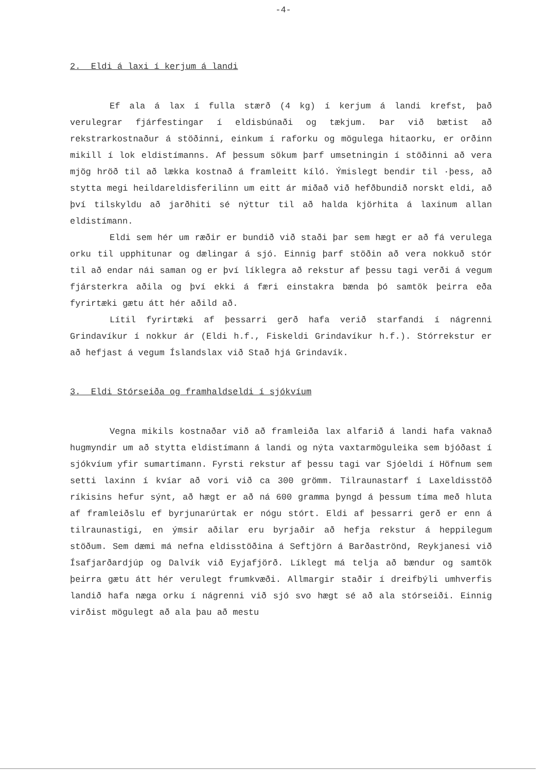-4-
2. Eldi á laxi í kerjum á landi
Ef ala á lax í fulla stærð (4 kg) í kerjum á landi krefst, það verulegrar fjárfestingar í eldisbúnaði og tækjum. Þar við bætist að rekstrarkostnaður á stöðinni, einkum í raforku og mögulega hitaorku, er orðinn mikill í lok eldistímanns. Af þessum sökum þarf umsetningin í stöðinni að vera mjög hröð til að lækka kostnað á framleitt kíló. Ýmislegt bendir til ·þess, að stytta megi heildareldisferilinn um eitt ár miðað við hefðbundið norskt eldi, að því tilskyldu að jarðhiti sé nýttur til að halda kjörhita á laxinum allan eldistímann.
Eldi sem hér um ræðir er bundið við staði þar sem hægt er að fá verulega orku til upphitunar og dælingar á sjó. Einnig þarf stöðin að vera nokkuð stór til að endar nái saman og er því líklegra að rekstur af þessu tagi verði á vegum fjársterkra aðila og því ekki á færi einstakra bænda þó samtök þeirra eða fyrirtæki gætu átt hér aðild að.
Lítil fyrirtæki af þessarri gerð hafa verið starfandi í nágrenni Grindavíkur í nokkur ár (Eldi h.f., Fiskeldi Grindavíkur h.f.). Stórrekstur er að hefjast á vegum Íslandslax við Stað hjá Grindavík.
3. Eldi Stórseiða og framhaldseldi í sjókvíum
Vegna mikils kostnaðar við að framleiða lax alfarið á landi hafa vaknað hugmyndir um að stytta eldistímann á landi og nýta vaxtarmöguleika sem bjóðast í sjókvíum yfir sumartímann. Fyrsti rekstur af þessu tagi var Sjóeldi í Höfnum sem setti laxinn í kvíar að vori við ca 300 grömm. Tilraunastarf í Laxeldisstöð ríkisins hefur sýnt, að hægt er að ná 600 gramma þyngd á þessum tíma með hluta af framleiðslu ef byrjunarúrtak er nógu stórt. Eldi af þessarri gerð er enn á tilraunastigi, en ýmsir aðilar eru byrjaðir að hefja rekstur á heppilegum stöðum. Sem dæmi má nefna eldisstöðina á Seftjörn á Barðaströnd, Reykjanesi við Ísafjarðardjúp og Dalvík við Eyjafjörð. Líklegt má telja að bændur og samtök þeirra gætu átt hér verulegt frumkvæði. Allmargir staðir í dreifbýli umhverfis landið hafa næga orku í nágrenni við sjó svo hægt sé að ala stórseiði. Einnig virðist mögulegt að ala þau að mestu